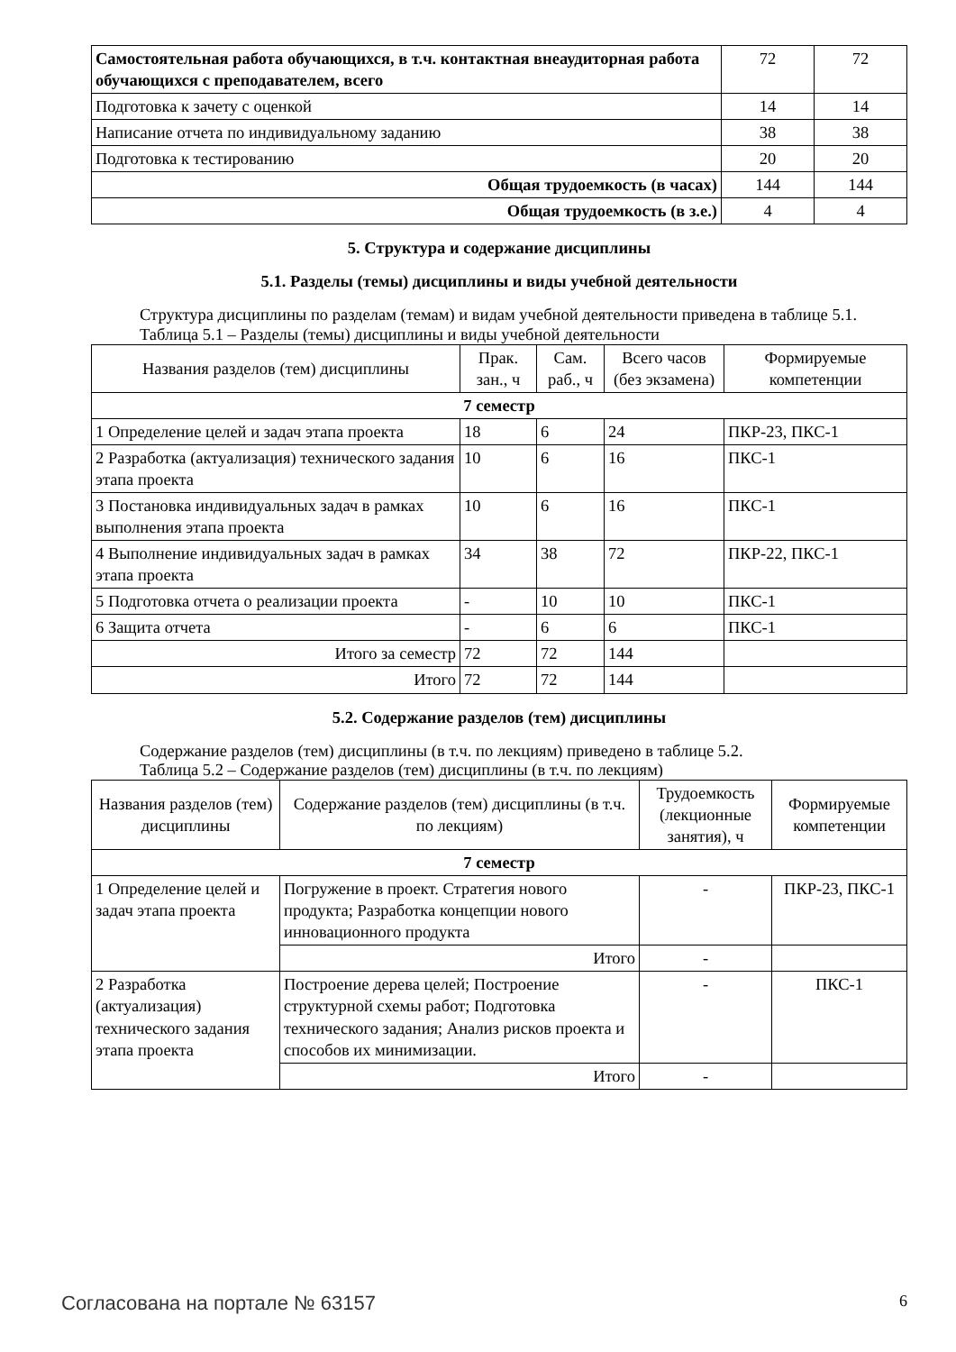| Самостоятельная работа обучающихся, в т.ч. контактная внеаудиторная работа обучающихся с преподавателем, всего | 72 | 72 |
| Подготовка к зачету с оценкой | 14 | 14 |
| Написание отчета по индивидуальному заданию | 38 | 38 |
| Подготовка к тестированию | 20 | 20 |
| Общая трудоемкость (в часах) | 144 | 144 |
| Общая трудоемкость (в з.е.) | 4 | 4 |
5. Структура и содержание дисциплины
5.1. Разделы (темы) дисциплины и виды учебной деятельности
Структура дисциплины по разделам (темам) и видам учебной деятельности приведена в таблице 5.1.
Таблица 5.1 – Разделы (темы) дисциплины и виды учебной деятельности
| Названия разделов (тем) дисциплины | Прак. зан., ч | Сам. раб., ч | Всего часов (без экзамена) | Формируемые компетенции |
| --- | --- | --- | --- | --- |
| 7 семестр | | | | |
| 1 Определение целей и задач этапа проекта | 18 | 6 | 24 | ПКР-23, ПКС-1 |
| 2 Разработка (актуализация) технического задания этапа проекта | 10 | 6 | 16 | ПКС-1 |
| 3 Постановка индивидуальных задач в рамках выполнения этапа проекта | 10 | 6 | 16 | ПКС-1 |
| 4 Выполнение индивидуальных задач в рамках этапа проекта | 34 | 38 | 72 | ПКР-22, ПКС-1 |
| 5 Подготовка отчета о реализации проекта | - | 10 | 10 | ПКС-1 |
| 6 Защита отчета | - | 6 | 6 | ПКС-1 |
| Итого за семестр | 72 | 72 | 144 | |
| Итого | 72 | 72 | 144 | |
5.2. Содержание разделов (тем) дисциплины
Содержание разделов (тем) дисциплины (в т.ч. по лекциям) приведено в таблице 5.2.
Таблица 5.2 – Содержание разделов (тем) дисциплины (в т.ч. по лекциям)
| Названия разделов (тем) дисциплины | Содержание разделов (тем) дисциплины (в т.ч. по лекциям) | Трудоемкость (лекционные занятия), ч | Формируемые компетенции |
| --- | --- | --- | --- |
| 7 семестр | | | |
| 1 Определение целей и задач этапа проекта | Погружение в проект. Стратегия нового продукта; Разработка концепции нового инновационного продукта | - | ПКР-23, ПКС-1 |
| | Итого | - | |
| 2 Разработка (актуализация) технического задания этапа проекта | Построение дерева целей; Построение структурной схемы работ; Подготовка технического задания; Анализ рисков проекта и способов их минимизации. | - | ПКС-1 |
| | Итого | - | |
Согласована на портале № 63157 6